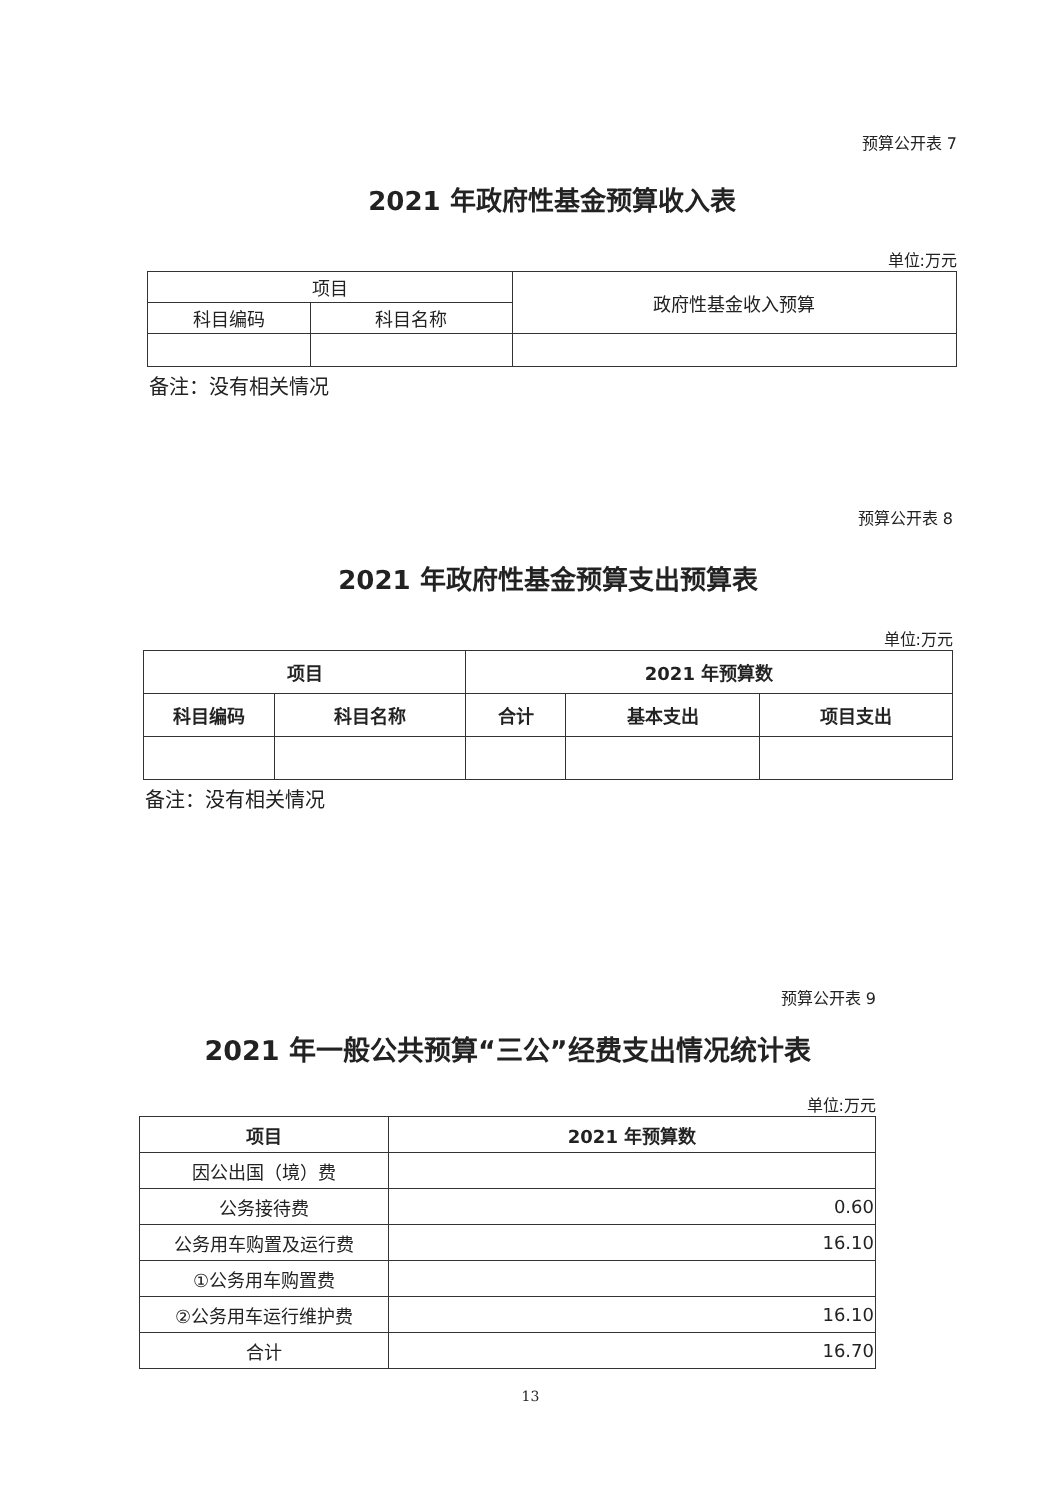预算公开表 7
2021 年政府性基金预算收入表
单位:万元
| 项目 | | 政府性基金收入预算 |
| --- | --- | --- |
| 科目编码 | 科目名称 | |
备注：没有相关情况
预算公开表 8
2021 年政府性基金预算支出预算表
单位:万元
| 项目 | | 2021 年预算数 | | |
| --- | --- | --- | --- | --- |
| 科目编码 | 科目名称 | 合计 | 基本支出 | 项目支出 |
备注：没有相关情况
预算公开表 9
2021 年一般公共预算“三公”经费支出情况统计表
单位:万元
| 项目 | 2021 年预算数 |
| --- | --- |
| 因公出国（境）费 | |
| 公务接待费 | 0.60 |
| 公务用车购置及运行费 | 16.10 |
| ①公务用车购置费 | |
| ②公务用车运行维护费 | 16.10 |
| 合计 | 16.70 |
13